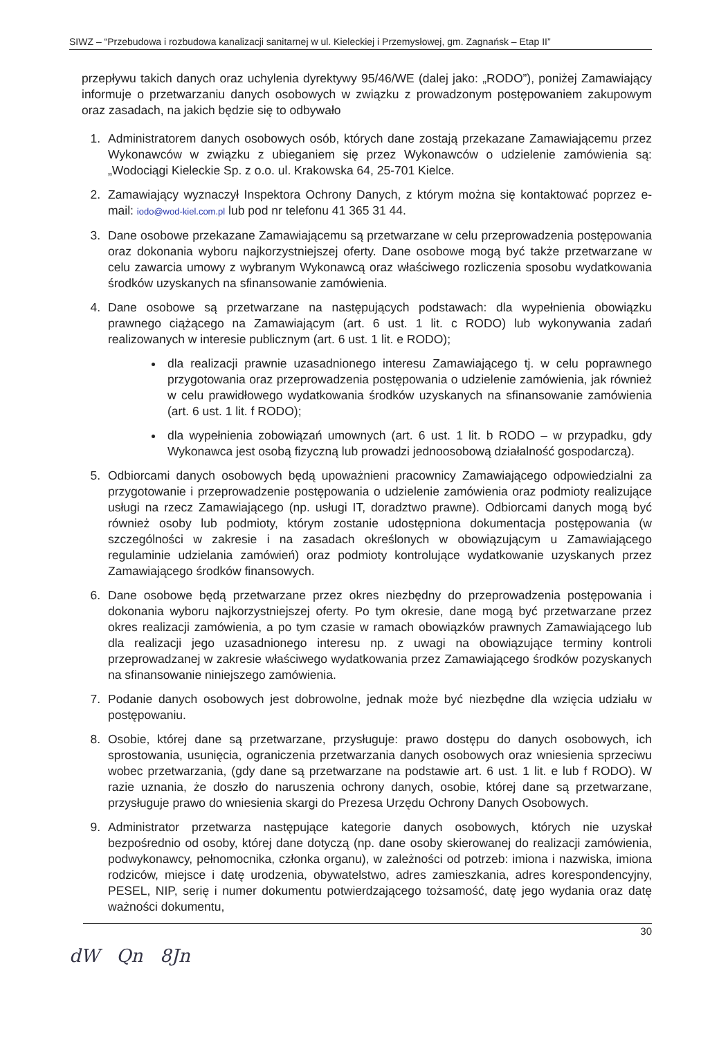SIWZ – “Przebudowa i rozbudowa kanalizacji sanitarnej w ul. Kieleckiej i Przemysłowej, gm. Zagnańsk – Etap II”
przepływu takich danych oraz uchylenia dyrektywy 95/46/WE (dalej jako: „RODO”), poniżej Zamawiający informuje o przetwarzaniu danych osobowych w związku z prowadzonym postępowaniem zakupowym oraz zasadach, na jakich będzie się to odbywało
1. Administratorem danych osobowych osób, których dane zostają przekazane Zamawiającemu przez Wykonawców w związku z ubieganiem się przez Wykonawców o udzielenie zamówienia są: „Wodociągi Kieleckie Sp. z o.o. ul. Krakowska 64, 25-701 Kielce.
2. Zamawiający wyznaczył Inspektora Ochrony Danych, z którym można się kontaktować poprzez e-mail: iodo@wod-kiel.com.pl lub pod nr telefonu 41 365 31 44.
3. Dane osobowe przekazane Zamawiającemu są przetwarzane w celu przeprowadzenia postępowania oraz dokonania wyboru najkorzystniejszej oferty. Dane osobowe mogą być także przetwarzane w celu zawarcia umowy z wybranym Wykonawcą oraz właściwego rozliczenia sposobu wydatkowania środków uzyskanych na sfinansowanie zamówienia.
4. Dane osobowe są przetwarzane na następujących podstawach: dla wypełnienia obowiązku prawnego ciążącego na Zamawiającym (art. 6 ust. 1 lit. c RODO) lub wykonywania zadań realizowanych w interesie publicznym (art. 6 ust. 1 lit. e RODO);
dla realizacji prawnie uzasadnionego interesu Zamawiającego tj. w celu poprawnego przygotowania oraz przeprowadzenia postępowania o udzielenie zamówienia, jak również w celu prawidłowego wydatkowania środków uzyskanych na sfinansowanie zamówienia (art. 6 ust. 1 lit. f RODO);
dla wypełnienia zobowiązań umownych (art. 6 ust. 1 lit. b RODO – w przypadku, gdy Wykonawca jest osobą fizyczną lub prowadzi jednoosobową działalność gospodarczą).
5. Odbiorcami danych osobowych będą upoważnieni pracownicy Zamawiającego odpowiedzialni za przygotowanie i przeprowadzenie postępowania o udzielenie zamówienia oraz podmioty realizujące usługi na rzecz Zamawiającego (np. usługi IT, doradztwo prawne). Odbiorcami danych mogą być również osoby lub podmioty, którym zostanie udostępniona dokumentacja postępowania (w szczególności w zakresie i na zasadach określonych w obowiązującym u Zamawiającego regulaminie udzielania zamówień) oraz podmioty kontrolujące wydatkowanie uzyskanych przez Zamawiającego środków finansowych.
6. Dane osobowe będą przetwarzane przez okres niezbędny do przeprowadzenia postępowania i dokonania wyboru najkorzystniejszej oferty. Po tym okresie, dane mogą być przetwarzane przez okres realizacji zamówienia, a po tym czasie w ramach obowiązków prawnych Zamawiającego lub dla realizacji jego uzasadnionego interesu np. z uwagi na obowiązujące terminy kontroli przeprowadzanej w zakresie właściwego wydatkowania przez Zamawiającego środków pozyskanych na sfinansowanie niniejszego zamówienia.
7. Podanie danych osobowych jest dobrowolne, jednak może być niezbędne dla wzięcia udziału w postępowaniu.
8. Osobie, której dane są przetwarzane, przysługuje: prawo dostępu do danych osobowych, ich sprostowania, usunięcia, ograniczenia przetwarzania danych osobowych oraz wniesienia sprzeciwu wobec przetwarzania, (gdy dane są przetwarzane na podstawie art. 6 ust. 1 lit. e lub f RODO). W razie uznania, że doszło do naruszenia ochrony danych, osobie, której dane są przetwarzane, przysługuje prawo do wniesienia skargi do Prezesa Urzędu Ochrony Danych Osobowych.
9. Administrator przetwarza następujące kategorie danych osobowych, których nie uzyskał bezpośrednio od osoby, której dane dotyczą (np. dane osoby skierowanej do realizacji zamówienia, podwykonawcy, pełnomocnika, członka organu), w zależności od potrzeb: imiona i nazwiska, imiona rodziców, miejsce i datę urodzenia, obywatelstwo, adres zamieszkania, adres korespondencyjny, PESEL, NIP, serię i numer dokumentu potwierdzającego tożsamość, datę jego wydania oraz datę ważności dokumentu,
30
dW Qn 8Jn